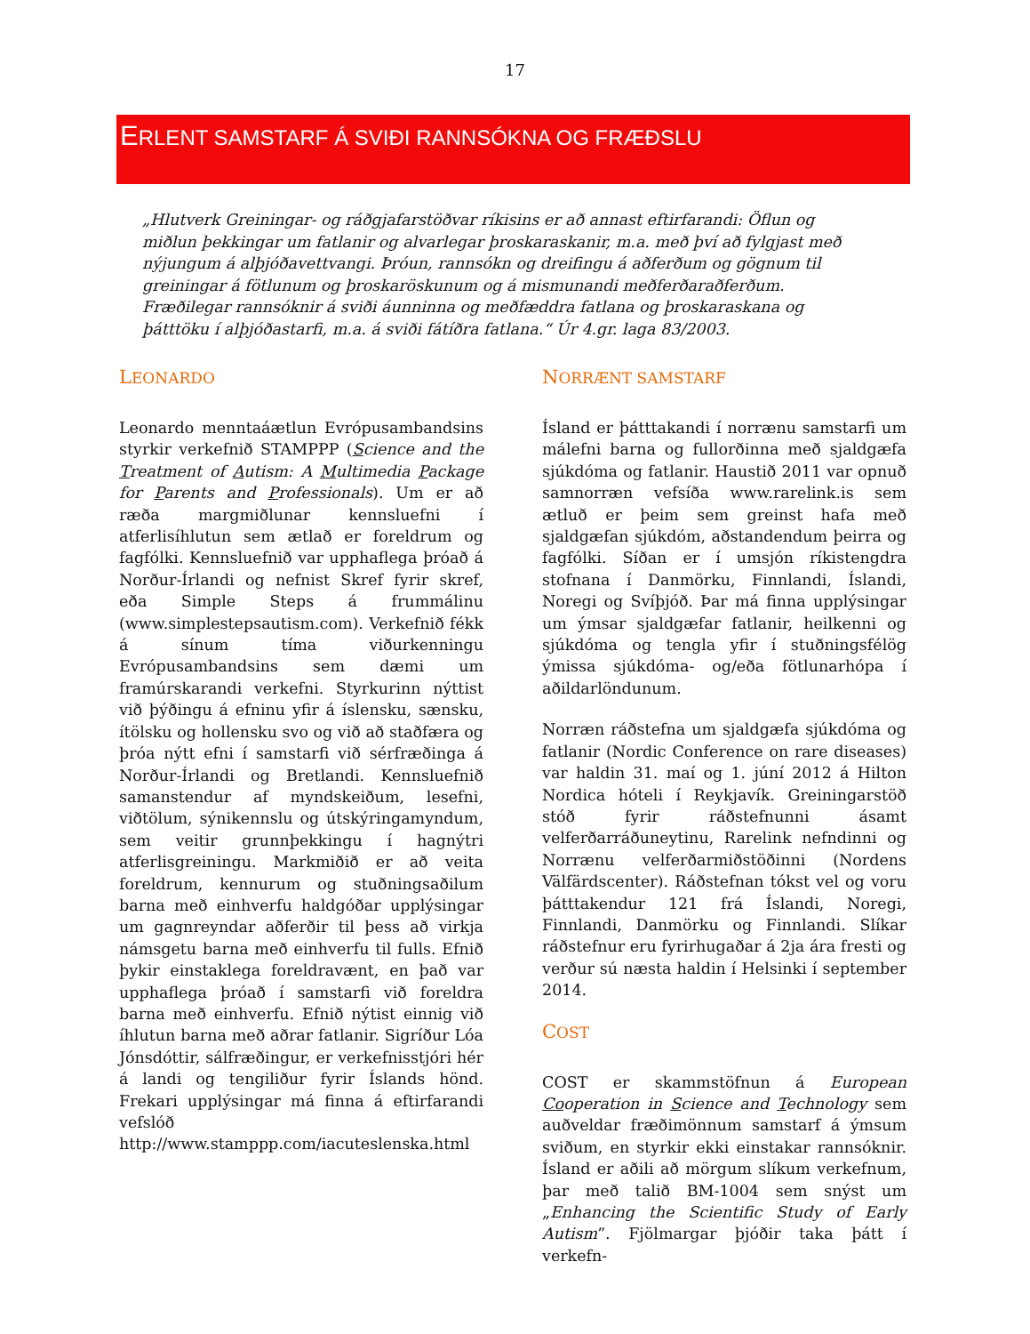17
ERLENT SAMSTARF Á SVIÐI RANNSÓKNA OG FRÆÐSLU
„Hlutverk Greiningar- og ráðgjafarstöðvar ríkisins er að annast eftirfarandi: Öflun og miðlun þekkingar um fatlanir og alvarlegar þroskaraskanir, m.a. með því að fylgjast með nýjungum á alþjóðavettvangi. Þróun, rannsókn og dreifingu á aðferðum og gögnum til greiningar á fötlunum og þroskaröskunum og á mismunandi meðferðaraðferðum. Fræðilegar rannsóknir á sviði áunninna og meðfæddra fatlana og þroskaraskana og þátttöku í alþjóðastarfi, m.a. á sviði fátíðra fatlana.“ Úr 4.gr. laga 83/2003.
LEONARDO
Leonardo menntaáætlun Evrópusambandsins styrkir verkefnið STAMPPP (Science and the Treatment of Autism: A Multimedia Package for Parents and Professionals). Um er að ræða margmiðlunar kennsluefni í atferlisíhlutun sem ætlað er foreldrum og fagfólki. Kennsluefnið var upphaflega þróað á Norður-Írlandi og nefnist Skref fyrir skref, eða Simple Steps á frummálinu (www.simplestepsautism.com). Verkefnið fékk á sínum tíma viðurkenningu Evrópusambandsins sem dæmi um framúrskarandi verkefni. Styrkurinn nýttist við þýðingu á efninu yfir á íslensku, sænsku, ítölsku og hollensku svo og við að staðfæra og þróa nýtt efni í samstarfi við sérfræðinga á Norður-Írlandi og Bretlandi. Kennsluefnið samanstendur af myndskeiðum, lesefni, viðtölum, sýnikennslu og útskýringamyndum, sem veitir grunnþekkingu í hagnýtri atferlisgreiningu. Markmiðið er að veita foreldrum, kennurum og stuðningsaðilum barna með einhverfu haldgóðar upplýsingar um gagnreyndar aðferðir til þess að virkja námsgetu barna með einhverfu til fulls. Efnið þykir einstaklega foreldravænt, en það var upphaflega þróað í samstarfi við foreldra barna með einhverfu. Efnið nýtist einnig við íhlutun barna með aðrar fatlanir. Sigríður Lóa Jónsdóttir, sálfræðingur, er verkefnisstjóri hér á landi og tengiliður fyrir Íslands hönd. Frekari upplýsingar má finna á eftirfarandi vefslóð http://www.stamppp.com/iacuteslenska.html
NORRÆNT SAMSTARF
Ísland er þátttakandi í norrænu samstarfi um málefni barna og fullorðinna með sjaldgæfa sjúkdóma og fatlanir. Haustið 2011 var opnuð samnorræn vefsíða www.rarelink.is sem ætluð er þeim sem greinst hafa með sjaldgæfan sjúkdóm, aðstandendum þeirra og fagfólki. Síðan er í umsjón ríkistengdra stofnana í Danmörku, Finnlandi, Íslandi, Noregi og Svíþjóð. Þar má finna upplýsingar um ýmsar sjaldgæfar fatlanir, heilkenni og sjúkdóma og tengla yfir í stuðningsfélög ýmissa sjúkdóma- og/eða fötlunarhópa í aðildarlöndunum.
Norræn ráðstefna um sjaldgæfa sjúkdóma og fatlanir (Nordic Conference on rare diseases) var haldin 31. maí og 1. júní 2012 á Hilton Nordica hóteli í Reykjavík. Greiningarstöð stóð fyrir ráðstefnunni ásamt velferðarráðuneytinu, Rarelink nefndinni og Norrænu velferðarmiðstöðinni (Nordens Välfärdscenter). Ráðstefnan tókst vel og voru þátttakendur 121 frá Íslandi, Noregi, Finnlandi, Danmörku og Finnlandi. Slíkar ráðstefnur eru fyrirhugaðar á 2ja ára fresti og verður sú næsta haldin í Helsinki í september 2014.
COST
COST er skammstöfnun á European Cooperation in Science and Technology sem auðveldar fræðimönnum samstarf á ýmsum sviðum, en styrkir ekki einstakar rannsóknir. Ísland er aðili að mörgum slíkum verkefnum, þar með talið BM-1004 sem snýst um „Enhancing the Scientific Study of Early Autism”. Fjölmargar þjóðir taka þátt í verkefn-